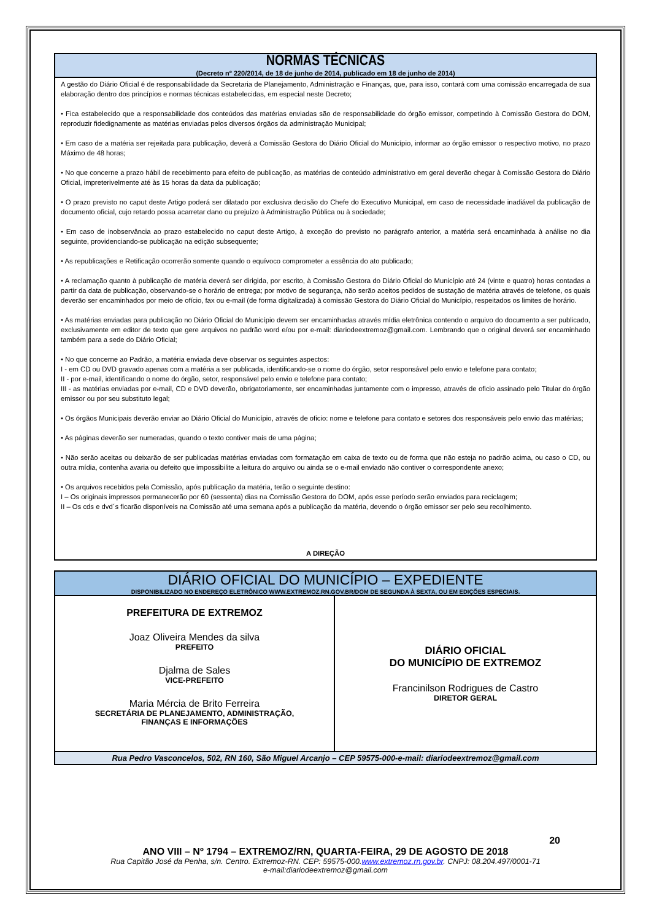NORMAS TÉCNICAS
(Decreto nº 220/2014, de 18 de junho de 2014, publicado em 18 de junho de 2014)
A gestão do Diário Oficial é de responsabilidade da Secretaria de Planejamento, Administração e Finanças, que, para isso, contará com uma comissão encarregada de sua elaboração dentro dos princípios e normas técnicas estabelecidas, em especial neste Decreto;
• Fica estabelecido que a responsabilidade dos conteúdos das matérias enviadas são de responsabilidade do órgão emissor, competindo à Comissão Gestora do DOM, reproduzir fidedignamente as matérias enviadas pelos diversos órgãos da administração Municipal;
• Em caso de a matéria ser rejeitada para publicação, deverá a Comissão Gestora do Diário Oficial do Município, informar ao órgão emissor o respectivo motivo, no prazo Máximo de 48 horas;
• No que concerne a prazo hábil de recebimento para efeito de publicação, as matérias de conteúdo administrativo em geral deverão chegar à Comissão Gestora do Diário Oficial, impreterivelmente até às 15 horas da data da publicação;
• O prazo previsto no caput deste Artigo poderá ser dilatado por exclusiva decisão do Chefe do Executivo Municipal, em caso de necessidade inadiável da publicação de documento oficial, cujo retardo possa acarretar dano ou prejuízo à Administração Pública ou à sociedade;
• Em caso de inobservância ao prazo estabelecido no caput deste Artigo, à exceção do previsto no parágrafo anterior, a matéria será encaminhada à análise no dia seguinte, providenciando-se publicação na edição subsequente;
• As republicações e Retificação ocorrerão somente quando o equívoco comprometer a essência do ato publicado;
• A reclamação quanto à publicação de matéria deverá ser dirigida, por escrito, à Comissão Gestora do Diário Oficial do Município até 24 (vinte e quatro) horas contadas a partir da data de publicação, observando-se o horário de entrega; por motivo de segurança, não serão aceitos pedidos de sustação de matéria através de telefone, os quais deverão ser encaminhados por meio de ofício, fax ou e-mail (de forma digitalizada) à comissão Gestora do Diário Oficial do Município, respeitados os limites de horário.
• As matérias enviadas para publicação no Diário Oficial do Município devem ser encaminhadas através mídia eletrônica contendo o arquivo do documento a ser publicado, exclusivamente em editor de texto que gere arquivos no padrão word e/ou por e-mail: diariodeextremoz@gmail.com. Lembrando que o original deverá ser encaminhado também para a sede do Diário Oficial;
• No que concerne ao Padrão, a matéria enviada deve observar os seguintes aspectos:
I - em CD ou DVD gravado apenas com a matéria a ser publicada, identificando-se o nome do órgão, setor responsável pelo envio e telefone para contato;
II - por e-mail, identificando o nome do órgão, setor, responsável pelo envio e telefone para contato;
III - as matérias enviadas por e-mail, CD e DVD deverão, obrigatoriamente, ser encaminhadas juntamente com o impresso, através de oficio assinado pelo Titular do órgão emissor ou por seu substituto legal;
• Os órgãos Municipais deverão enviar ao Diário Oficial do Município, através de oficio: nome e telefone para contato e setores dos responsáveis pelo envio das matérias;
• As páginas deverão ser numeradas, quando o texto contiver mais de uma página;
• Não serão aceitas ou deixarão de ser publicadas matérias enviadas com formatação em caixa de texto ou de forma que não esteja no padrão acima, ou caso o CD, ou outra mídia, contenha avaria ou defeito que impossibilite a leitura do arquivo ou ainda se o e-mail enviado não contiver o correspondente anexo;
• Os arquivos recebidos pela Comissão, após publicação da matéria, terão o seguinte destino:
I – Os originais impressos permanecerão por 60 (sessenta) dias na Comissão Gestora do DOM, após esse período serão enviados para reciclagem;
II – Os cds e dvd´s ficarão disponíveis na Comissão até uma semana após a publicação da matéria, devendo o órgão emissor ser pelo seu recolhimento.
A DIREÇÃO
DIÁRIO OFICIAL DO MUNICÍPIO – EXPEDIENTE
DISPONIBILIZADO NO ENDEREÇO ELETRÔNICO WWW.EXTREMOZ.RN.GOV.BR/DOM DE SEGUNDA À SEXTA, OU EM EDIÇÕES ESPECIAIS.
PREFEITURA DE EXTREMOZ
Joaz Oliveira Mendes da silva
PREFEITO
Djalma de Sales
VICE-PREFEITO
Maria Mércia de Brito Ferreira
SECRETÁRIA DE PLANEJAMENTO, ADMINISTRAÇÃO,
FINANÇAS E INFORMAÇÕES
DIÁRIO OFICIAL
DO MUNICÍPIO DE EXTREMOZ
Francinilson Rodrigues de Castro
DIRETOR GERAL
Rua Pedro Vasconcelos, 502, RN 160, São Miguel Arcanjo – CEP 59575-000-e-mail: diariodeextremoz@gmail.com
20
ANO VIII – Nº 1794 – EXTREMOZ/RN, QUARTA-FEIRA, 29 DE AGOSTO DE 2018
Rua Capitão José da Penha, s/n. Centro. Extremoz-RN. CEP: 59575-000.www.extremoz.rn.gov.br. CNPJ: 08.204.497/0001-71
e-mail:diariodeextremoz@gmail.com